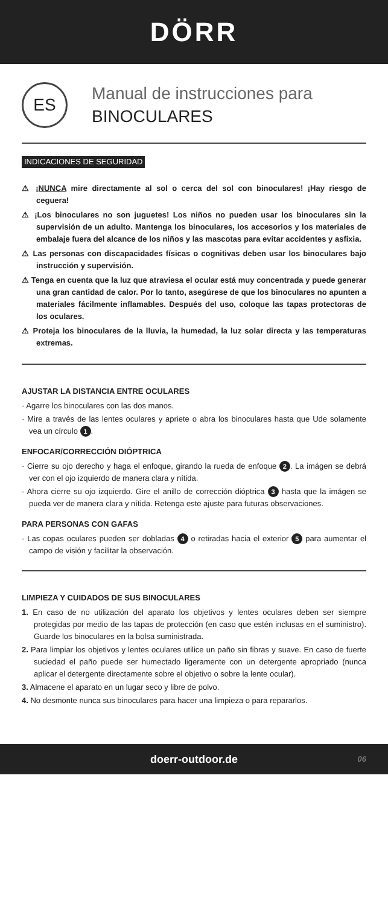DÖRR
ES
Manual de instrucciones para
BINOCULARES
INDICACIONES DE SEGURIDAD
⚠ ¡NUNCA mire directamente al sol o cerca del sol con binoculares! ¡Hay riesgo de ceguera!
⚠ ¡Los binoculares no son juguetes! Los niños no pueden usar los binoculares sin la supervisión de un adulto. Mantenga los binoculares, los accesorios y los materiales de embalaje fuera del alcance de los niños y las mascotas para evitar accidentes y asfixia.
⚠ Las personas con discapacidades físicas o cognitivas deben usar los binoculares bajo instrucción y supervisión.
⚠ Tenga en cuenta que la luz que atraviesa el ocular está muy concentrada y puede generar una gran cantidad de calor. Por lo tanto, asegúrese de que los binoculares no apunten a materiales fácilmente inflamables. Después del uso, coloque las tapas protectoras de los oculares.
⚠ Proteja los binoculares de la lluvia, la humedad, la luz solar directa y las temperaturas extremas.
AJUSTAR LA DISTANCIA ENTRE OCULARES
· Agarre los binoculares con las dos manos.
· Mire a través de las lentes oculares y apriete o abra los binoculares hasta que Ude solamente vea un círculo 1.
ENFOCAR/CORRECCIÓN DIÓPTRICA
· Cierre su ojo derecho y haga el enfoque, girando la rueda de enfoque 2. La imágen se debrá ver con el ojo izquierdo de manera clara y nítida.
· Ahora cierre su ojo izquierdo. Gire el anillo de corrección dióptrica 3 hasta que la imágen se pueda ver de manera clara y nítida. Retenga este ajuste para futuras observaciones.
PARA PERSONAS CON GAFAS
· Las copas oculares pueden ser dobladas 4 o retiradas hacia el exterior 5 para aumentar el campo de visión y facilitar la observación.
LIMPIEZA Y CUIDADOS DE SUS BINOCULARES
1. En caso de no utilización del aparato los objetivos y lentes oculares deben ser siempre protegidas por medio de las tapas de protección (en caso que estén inclusas en el suministro). Guarde los binoculares en la bolsa suministrada.
2. Para limpiar los objetivos y lentes oculares utilice un paño sin fibras y suave. En caso de fuerte suciedad el paño puede ser humectado ligeramente con un detergente apropriado (nunca aplicar el detergente directamente sobre el objetivo o sobre la lente ocular).
3. Almacene el aparato en un lugar seco y libre de polvo.
4. No desmonte nunca sus binoculares para hacer una limpieza o para repararlos.
doerr-outdoor.de 06